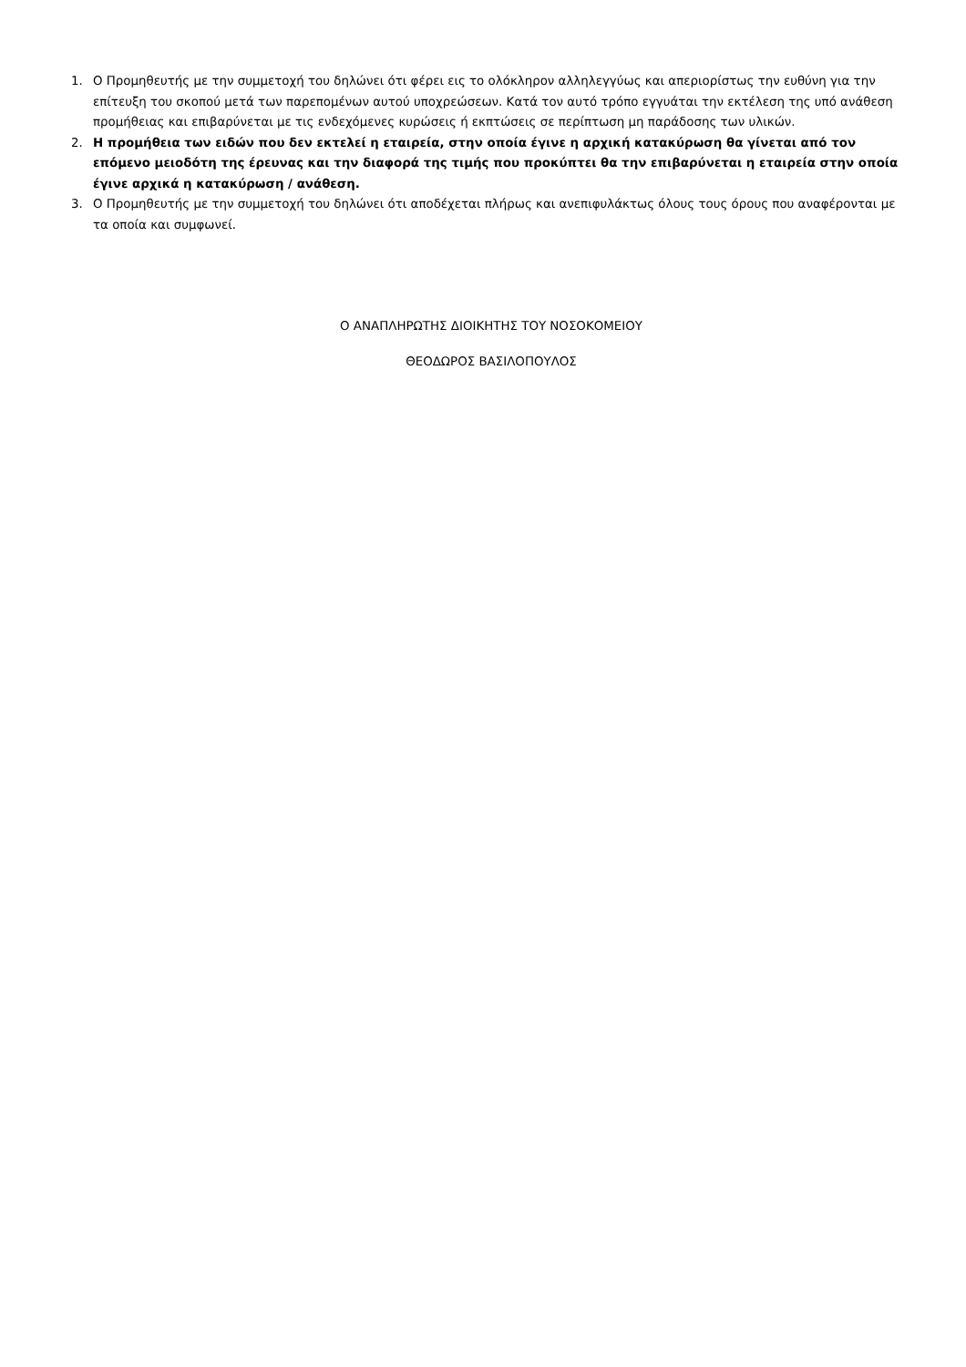1. Ο Προμηθευτής με την συμμετοχή του δηλώνει ότι φέρει εις το ολόκληρον αλληλεγγύως και απεριορίστως την ευθύνη για την επίτευξη του σκοπού μετά των παρεπομένων αυτού υποχρεώσεων. Κατά τον αυτό τρόπο εγγυάται την εκτέλεση της υπό ανάθεση προμήθειας και επιβαρύνεται με τις ενδεχόμενες κυρώσεις ή εκπτώσεις σε περίπτωση μη παράδοσης των υλικών.
2. Η προμήθεια των ειδών που δεν εκτελεί η εταιρεία, στην οποία έγινε η αρχική κατακύρωση θα γίνεται από τον επόμενο μειοδότη της έρευνας και την διαφορά της τιμής που προκύπτει θα την επιβαρύνεται η εταιρεία στην οποία έγινε αρχικά η κατακύρωση / ανάθεση.
3. Ο Προμηθευτής με την συμμετοχή του δηλώνει ότι αποδέχεται πλήρως και ανεπιφυλάκτως όλους τους όρους που αναφέρονται με τα οποία και συμφωνεί.
Ο ΑΝΑΠΛΗΡΩΤΗΣ ΔΙΟΙΚΗΤΗΣ ΤΟΥ ΝΟΣΟΚΟΜΕΙΟΥ
ΘΕΟΔΩΡΟΣ ΒΑΣΙΛΟΠΟΥΛΟΣ